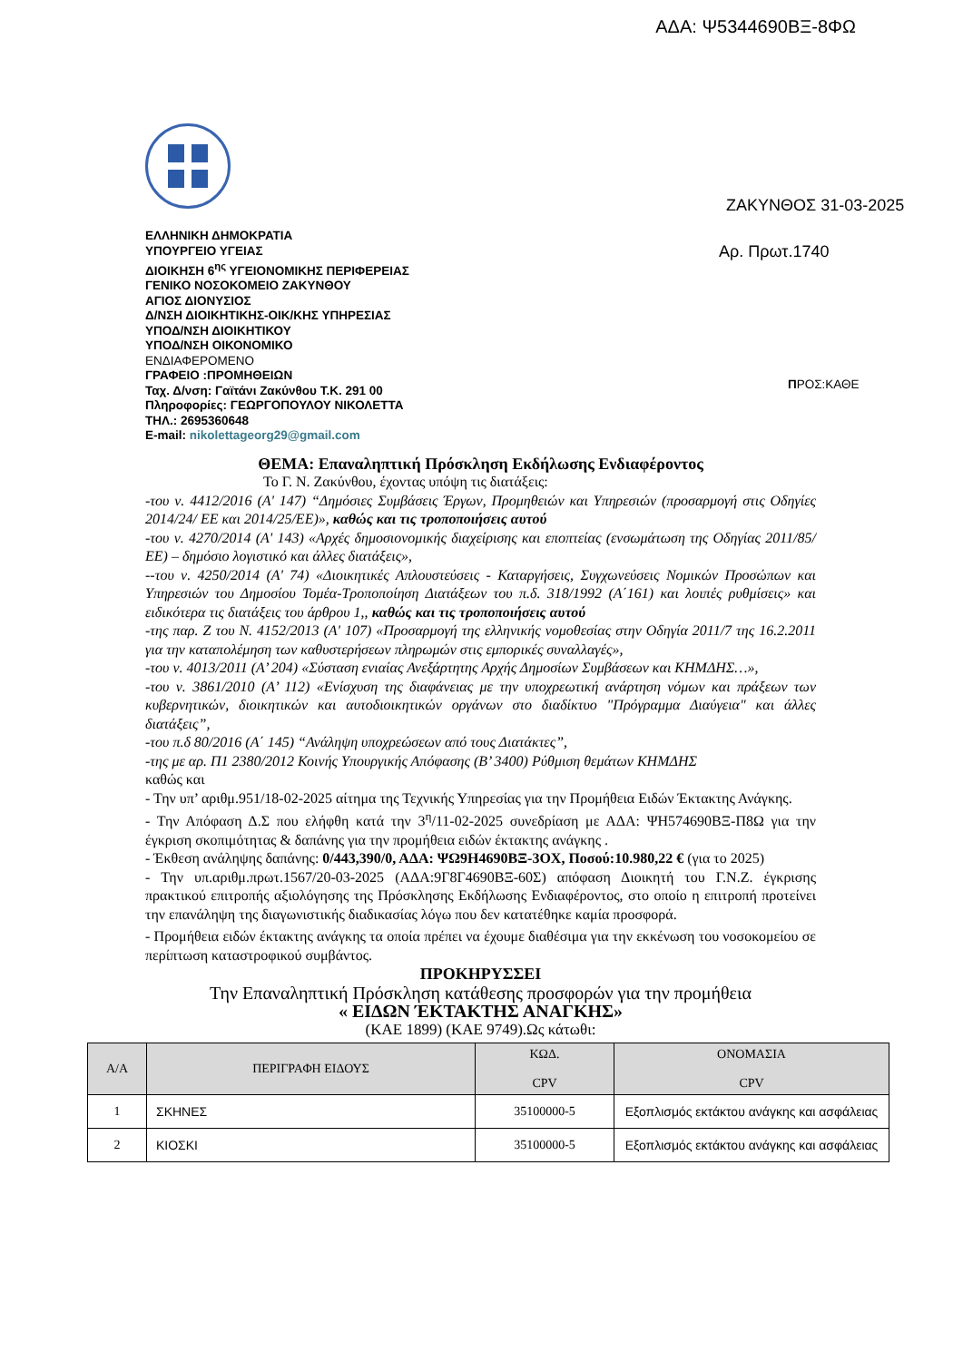ΑΔΑ: Ψ5344690ΒΞ-8ΦΩ
ΕΛΛΗΝΙΚΗ ΔΗΜΟΚΡΑΤΙΑ
ΥΠΟΥΡΓΕΙΟ ΥΓΕΙΑΣ
ΔΙΟΙΚΗΣΗ 6<sup>ης</sup> ΥΓΕΙΟΝΟΜΙΚΗΣ ΠΕΡΙΦΕΡΕΙΑΣ
ΓΕΝΙΚΟ ΝΟΣΟΚΟΜΕΙΟ ΖΑΚΥΝΘΟΥ
ΑΓΙΟΣ ΔΙΟΝΥΣΙΟΣ
Δ/ΝΣΗ ΔΙΟΙΚΗΤΙΚΗΣ-ΟΙΚ/ΚΗΣ ΥΠΗΡΕΣΙΑΣ
ΥΠΟΔ/ΝΣΗ ΔΙΟΙΚΗΤΙΚΟΥ
ΥΠΟΔ/ΝΣΗ ΟΙΚΟΝΟΜΙΚΟ
ΕΝΔΙΑΦΕΡΟΜΕΝΟ
ΓΡΑΦΕΙΟ :ΠΡΟΜΗΘΕΙΩΝ
Ταχ. Δ/νση: Γαϊτάνι Ζακύνθου Τ.Κ. 291 00
Πληροφορίες: ΓΕΩΡΓΟΠΟΥΛΟΥ ΝΙΚΟΛΕΤΤΑ
ΤΗΛ.: 2695360648
E-mail: nikolettageorg29@gmail.com
ΖΑΚΥΝΘΟΣ 31-03-2025
Αρ. Πρωτ.1740
ΠΡΟΣ:ΚΑΘΕ
ΘΕΜΑ: Επαναληπτική Πρόσκληση Εκδήλωσης Ενδιαφέροντος
Το Γ. Ν. Ζακύνθου, έχοντας υπόψη τις διατάξεις:
-του ν. 4412/2016 (Α' 147) “Δημόσιες Συμβάσεις Έργων, Προμηθειών και Υπηρεσιών (προσαρμογή στις Οδηγίες 2014/24/ ΕΕ και 2014/25/ΕΕ)», καθώς και τις τροποποιήσεις αυτού
-του ν. 4270/2014 (Α' 143) «Αρχές δημοσιονομικής διαχείρισης και εποπτείας (ενσωμάτωση της Οδηγίας 2011/85/ΕΕ) – δημόσιο λογιστικό και άλλες διατάξεις»,
--του ν. 4250/2014 (Α' 74) «Διοικητικές Απλουστεύσεις - Καταργήσεις, Συγχωνεύσεις Νομικών Προσώπων και Υπηρεσιών του Δημοσίου Τομέα-Τροποποίηση Διατάξεων του π.δ. 318/1992 (Α΄161) και λοιπές ρυθμίσεις» και ειδικότερα τις διατάξεις του άρθρου 1,, καθώς και τις τροποποιήσεις αυτού
-της παρ. Ζ του Ν. 4152/2013 (Α' 107) «Προσαρμογή της ελληνικής νομοθεσίας στην Οδηγία 2011/7 της 16.2.2011 για την καταπολέμηση των καθυστερήσεων πληρωμών στις εμπορικές συναλλαγές»,
-του ν. 4013/2011 (Α’ 204) «Σύσταση ενιαίας Ανεξάρτητης Αρχής Δημοσίων Συμβάσεων και ΚΗΜΔΗΣ…»,
-του ν. 3861/2010 (Α’ 112) «Ενίσχυση της διαφάνειας με την υποχρεωτική ανάρτηση νόμων και πράξεων των κυβερνητικών, διοικητικών και αυτοδιοικητικών οργάνων στο διαδίκτυο "Πρόγραμμα Διαύγεια" και άλλες διατάξεις”,
-του π.δ 80/2016 (Α΄ 145) “Ανάληψη υποχρεώσεων από τους Διατάκτες”,
-της με αρ. Π1 2380/2012 Κοινής Υπουργικής Απόφασης (Β’ 3400) Ρύθμιση θεμάτων ΚΗΜΔΗΣ
καθώς και
- Την υπ’ αριθμ.951/18-02-2025 αίτημα της Τεχνικής Υπηρεσίας για την Προμήθεια Ειδών Έκτακτης Ανάγκης.
- Την Απόφαση Δ.Σ που ελήφθη κατά την 3<sup>η</sup>/11-02-2025 συνεδρίαση με ΑΔΑ: ΨΗ574690ΒΞ-Π8Ω για την έγκριση σκοπιμότητας & δαπάνης για την προμήθεια ειδών έκτακτης ανάγκης .
- Έκθεση ανάληψης δαπάνης: 0/443,390/0, ΑΔΑ: ΨΩ9Η4690ΒΞ-3ΟΧ, Ποσού:10.980,22 € (για το 2025)
- Την υπ.αριθμ.πρωτ.1567/20-03-2025 (ΑΔΑ:9Γ8Γ4690ΒΞ-60Σ) απόφαση Διοικητή του Γ.Ν.Ζ. έγκρισης πρακτικού επιτροπής αξιολόγησης της Πρόσκλησης Εκδήλωσης Ενδιαφέροντος, στο οποίο η επιτροπή προτείνει την επανάληψη της διαγωνιστικής διαδικασίας λόγω που δεν κατατέθηκε καμία προσφορά.
- Προμήθεια ειδών έκτακτης ανάγκης τα οποία πρέπει να έχουμε διαθέσιμα για την εκκένωση του νοσοκομείου σε περίπτωση καταστροφικού συμβάντος.
ΠΡΟΚΗΡΥΣΣΕΙ
Την Επαναληπτική Πρόσκληση κατάθεσης προσφορών για την προμήθεια
« ΕΙΔΩΝ ΈΚΤΑΚΤΗΣ ΑΝΑΓΚΗΣ»
(ΚΑΕ 1899) (ΚΑΕ 9749).Ως κάτωθι:
| Α/Α | ΠΕΡΙΓΡΑΦΗ ΕΙΔΟΥΣ | ΚΩΔ. CPV | ΟΝΟΜΑΣΙΑ CPV |
| --- | --- | --- | --- |
| 1 | ΣΚΗΝΕΣ | 35100000-5 | Εξοπλισμός εκτάκτου ανάγκης και ασφάλειας |
| 2 | ΚΙΟΣΚΙ | 35100000-5 | Εξοπλισμός εκτάκτου ανάγκης και ασφάλειας |